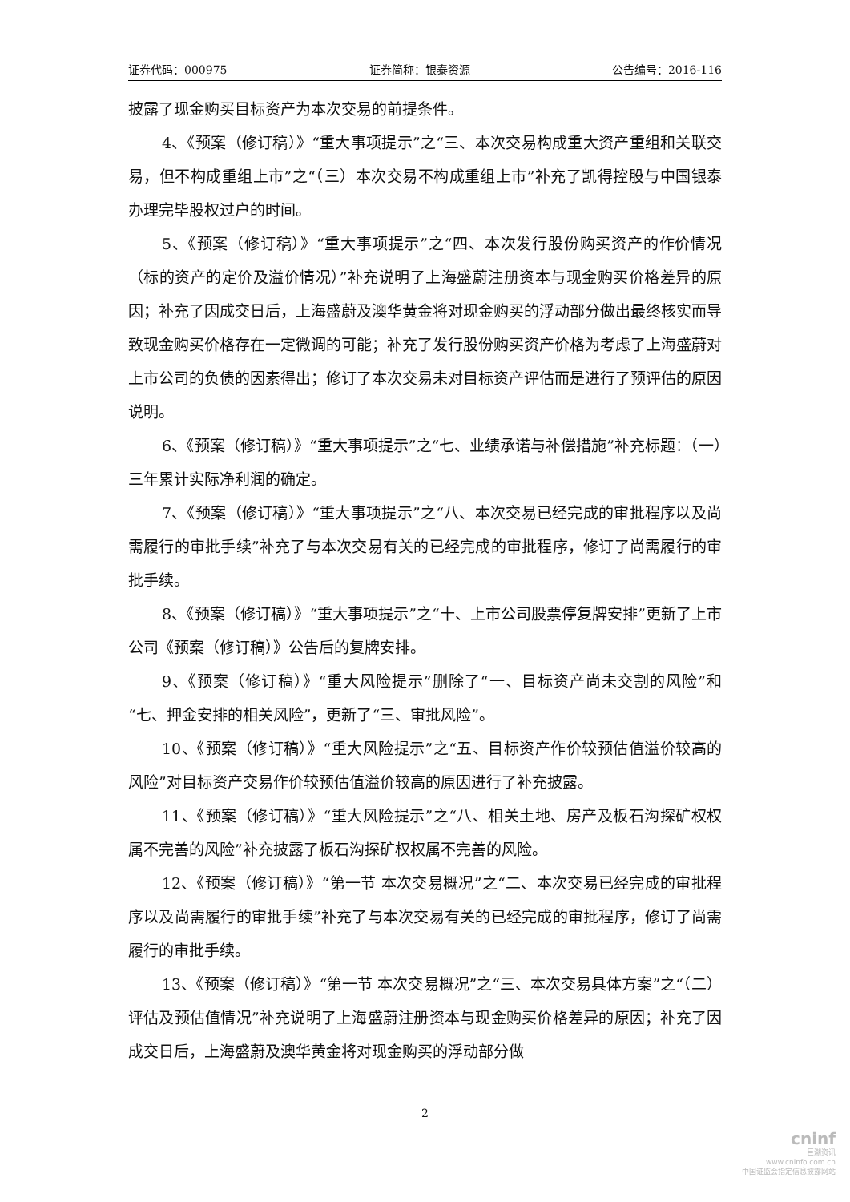证券代码：000975 证券简称：银泰资源 公告编号：2016-116
披露了现金购买目标资产为本次交易的前提条件。
4、《预案（修订稿）》“重大事项提示”之“三、本次交易构成重大资产重组和关联交易，但不构成重组上市”之“（三）本次交易不构成重组上市”补充了凯得控股与中国银泰办理完毕股权过户的时间。
5、《预案（修订稿）》“重大事项提示”之“四、本次发行股份购买资产的作价情况（标的资产的定价及溢价情况）”补充说明了上海盛蔚注册资本与现金购买价格差异的原因；补充了因成交日后，上海盛蔚及澳华黄金将对现金购买的浮动部分做出最终核实而导致现金购买价格存在一定微调的可能；补充了发行股份购买资产价格为考虑了上海盛蔚对上市公司的负债的因素得出；修订了本次交易未对目标资产评估而是进行了预评估的原因说明。
6、《预案（修订稿）》“重大事项提示”之“七、业绩承诺与补偿措施”补充标题：（一）三年累计实际净利润的确定。
7、《预案（修订稿）》“重大事项提示”之“八、本次交易已经完成的审批程序以及尚需履行的审批手续”补充了与本次交易有关的已经完成的审批程序，修订了尚需履行的审批手续。
8、《预案（修订稿）》“重大事项提示”之“十、上市公司股票停复牌安排”更新了上市公司《预案（修订稿）》公告后的复牌安排。
9、《预案（修订稿）》“重大风险提示”删除了“一、目标资产尚未交割的风险”和“七、押金安排的相关风险”，更新了“三、审批风险”。
10、《预案（修订稿）》“重大风险提示”之“五、目标资产作价较预估值溢价较高的风险”对目标资产交易作价较预估值溢价较高的原因进行了补充披露。
11、《预案（修订稿）》“重大风险提示”之“八、相关土地、房产及板石沟探矿权权属不完善的风险”补充披露了板石沟探矿权权属不完善的风险。
12、《预案（修订稿）》“第一节 本次交易概况”之“二、本次交易已经完成的审批程序以及尚需履行的审批手续”补充了与本次交易有关的已经完成的审批程序，修订了尚需履行的审批手续。
13、《预案（修订稿）》“第一节 本次交易概况”之“三、本次交易具体方案”之“（二）评估及预估值情况”补充说明了上海盛蔚注册资本与现金购买价格差异的原因；补充了因成交日后，上海盛蔚及澳华黄金将对现金购买的浮动部分做
2
cninf
巨潮资讯
www.cninfo.com.cn
中国证监会指定信息披露网站